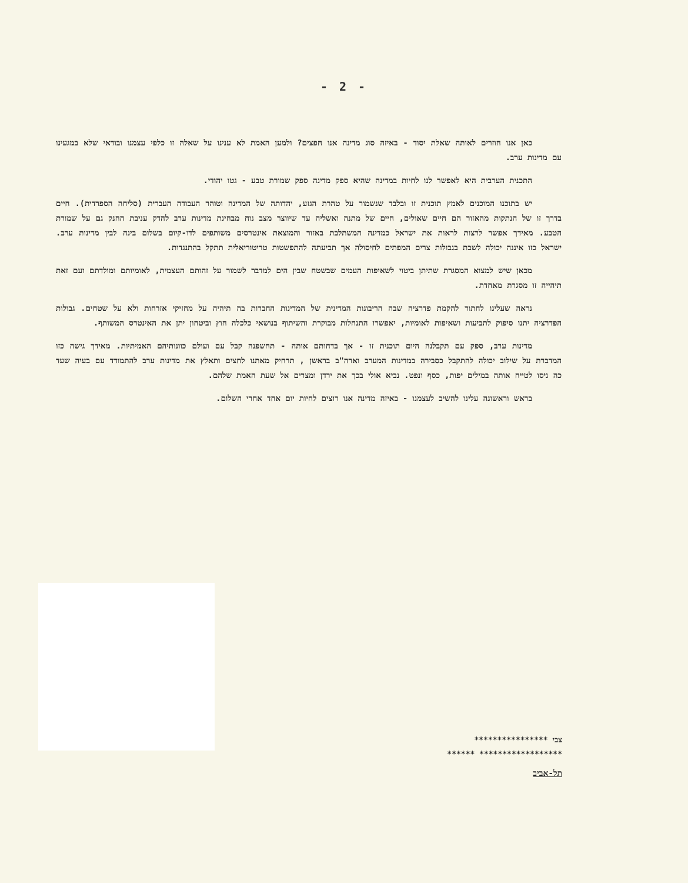- 2 -
כאן אנו חוזרים לאותה שאלת יסוד - באיזה סוג מדינה אנו חפצים? ולמען האמת לא ענינו על שאלה זו כלפי עצמנו ובודאי שלא במגעינו עם מדינות ערב.
התכנית הערבית היא לאפשר לנו לחיות במדינה שהיא ספק מדינה ספק שמורת טבע - גטו יהודי.
יש בתוכנו המוכנים לאמץ תוכנית זו ובלבד שנשמור על טהרת הגזע, יהדותה של המדינה וטוהר העבודה העברית (סליחה הספרדית). חיים בדרך זו של הנתקות מהאזור הם חיים שאולים, חיים של מתנה ואשליה עד שיווצר מצב נוח מבחינת מדינות ערב להדק עניבת החנק גם על שמורת הטבע. מאידך אפשר לרצות לראות את ישראל כמדינה המשתלבת באזור והמוצאת אינטרסים משותפים לדו-קיום בשלום בינה לבין מדינות ערב. ישראל כזו איננה יכולה לשבת בגבולות צרים המפתים לחיסולה אך תביעתה להתפשטות טריטוריאלית תתקל בהתנגדות.
מכאן שיש למצוא המסגרת שתיתן ביטוי לשאיפות העמים שבשטח שבין הים למדבר לשמור על זהותם העצמית, לאומיותם ומולדתם ועם זאת תיהייה זו מסגרת מאחדת.
נראה שעלינו לחתור להקמת פדרציה שבה הריבונות המדינית של המדינות החברות בה תיהיה על מחזיקי אזרחות ולא על שטחים. גבולות הפדרציה יתנו סיפוק לתביעות ושאיפות לאומיות, יאפשרו התנחלות מבוקרת והשיתוף בנושאי כלכלה חוץ וביטחון יתן את האינטרס המשותף.
מדינות ערב, ספק עם תקבלנה היום תוכנית זו - אך בדחותם אותה - תחשפנה קבל עם ועולם כוונותיהם האמיתיות. מאידך גישה כזו המדברת על שילוב יכולה להתקבל כסבירה במדינות המערב וארה"ב בראשן , תרחיק מאתנו לחצים ותאלץ את מדינות ערב להתמודד עם בעיה שעד כה ניסו לטייח אותה במילים יפות, כסף ונפט. נביא אולי בכך את ירדן ומצרים אל שעת האמת שלהם.
בראש וראשונה עלינו להשיב לעצמנו - באיזה מדינה אנו רוצים לחיות יום אחד אחרי השלום.
צבי ****************
****************** ******
תל-אביב